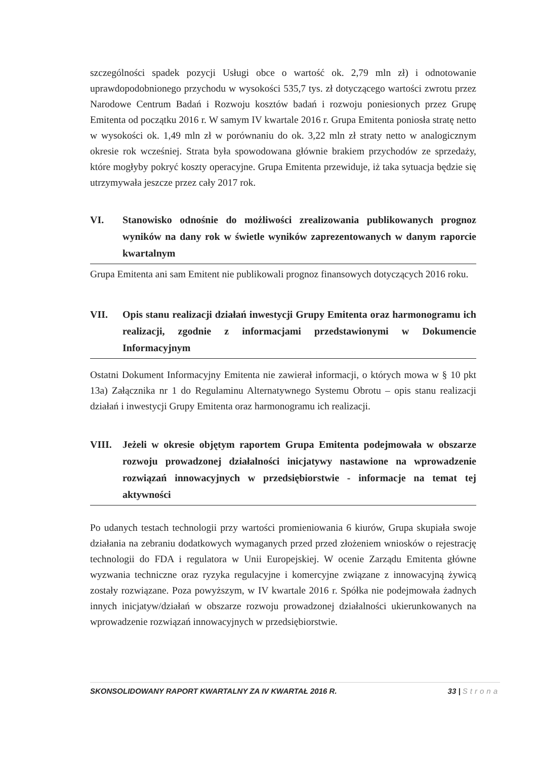szczególności spadek pozycji Usługi obce o wartość ok. 2,79 mln zł) i odnotowanie uprawdopodobnionego przychodu w wysokości 535,7 tys. zł dotyczącego wartości zwrotu przez Narodowe Centrum Badań i Rozwoju kosztów badań i rozwoju poniesionych przez Grupę Emitenta od początku 2016 r. W samym IV kwartale 2016 r. Grupa Emitenta poniosła stratę netto w wysokości ok. 1,49 mln zł w porównaniu do ok. 3,22 mln zł straty netto w analogicznym okresie rok wcześniej. Strata była spowodowana głównie brakiem przychodów ze sprzedaży, które mogłyby pokryć koszty operacyjne. Grupa Emitenta przewiduje, iż taka sytuacja będzie się utrzymywała jeszcze przez cały 2017 rok.
VI. Stanowisko odnośnie do możliwości zrealizowania publikowanych prognoz wyników na dany rok w świetle wyników zaprezentowanych w danym raporcie kwartalnym
Grupa Emitenta ani sam Emitent nie publikowali prognoz finansowych dotyczących 2016 roku.
VII. Opis stanu realizacji działań inwestycji Grupy Emitenta oraz harmonogramu ich realizacji, zgodnie z informacjami przedstawionymi w Dokumencie Informacyjnym
Ostatni Dokument Informacyjny Emitenta nie zawierał informacji, o których mowa w § 10 pkt 13a) Załącznika nr 1 do Regulaminu Alternatywnego Systemu Obrotu – opis stanu realizacji działań i inwestycji Grupy Emitenta oraz harmonogramu ich realizacji.
VIII. Jeżeli w okresie objętym raportem Grupa Emitenta podejmowała w obszarze rozwoju prowadzonej działalności inicjatywy nastawione na wprowadzenie rozwiązań innowacyjnych w przedsiębiorstwie - informacje na temat tej aktywności
Po udanych testach technologii przy wartości promieniowania 6 kiurów, Grupa skupiała swoje działania na zebraniu dodatkowych wymaganych przed przed złożeniem wniosków o rejestrację technologii do FDA i regulatora w Unii Europejskiej. W ocenie Zarządu Emitenta główne wyzwania techniczne oraz ryzyka regulacyjne i komercyjne związane z innowacyjną żywicą zostały rozwiązane. Poza powyższym, w IV kwartale 2016 r. Spółka nie podejmowała żadnych innych inicjatyw/działań w obszarze rozwoju prowadzonej działalności ukierunkowanych na wprowadzenie rozwiązań innowacyjnych w przedsiębiorstwie.
SKONSOLIDOWANY RAPORT KWARTALNY ZA IV KWARTAŁ 2016 R. 33 | Strona